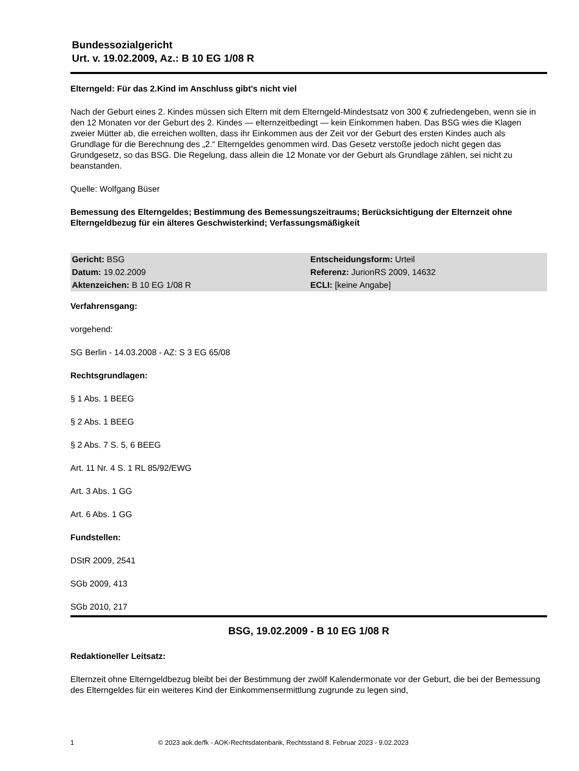Bundessozialgericht
Urt. v. 19.02.2009, Az.: B 10 EG 1/08 R
Elterngeld: Für das 2.Kind im Anschluss gibt's nicht viel
Nach der Geburt eines 2. Kindes müssen sich Eltern mit dem Elterngeld-Mindestsatz von 300 € zufriedengeben, wenn sie in den 12 Monaten vor der Geburt des 2. Kindes — elternzeitbedingt — kein Einkommen haben. Das BSG wies die Klagen zweier Mütter ab, die erreichen wollten, dass ihr Einkommen aus der Zeit vor der Geburt des ersten Kindes auch als Grundlage für die Berechnung des „2.“ Elterngeldes genommen wird. Das Gesetz verstoße jedoch nicht gegen das Grundgesetz, so das BSG. Die Regelung, dass allein die 12 Monate vor der Geburt als Grundlage zählen, sei nicht zu beanstanden.
Quelle: Wolfgang Büser
Bemessung des Elterngeldes; Bestimmung des Bemessungszeitraums; Berücksichtigung der Elternzeit ohne Elterngeldbezug für ein älteres Geschwisterkind; Verfassungsmäßigkeit
| Gericht: BSG | Entscheidungsform: Urteil |
| Datum: 19.02.2009 | Referenz: JurionRS 2009, 14632 |
| Aktenzeichen: B 10 EG 1/08 R | ECLI: [keine Angabe] |
Verfahrensgang:
vorgehend:
SG Berlin - 14.03.2008 - AZ: S 3 EG 65/08
Rechtsgrundlagen:
§ 1 Abs. 1 BEEG
§ 2 Abs. 1 BEEG
§ 2 Abs. 7 S. 5, 6 BEEG
Art. 11 Nr. 4 S. 1 RL 85/92/EWG
Art. 3 Abs. 1 GG
Art. 6 Abs. 1 GG
Fundstellen:
DStR 2009, 2541
SGb 2009, 413
SGb 2010, 217
BSG, 19.02.2009 - B 10 EG 1/08 R
Redaktioneller Leitsatz:
Elternzeit ohne Elterngeldbezug bleibt bei der Bestimmung der zwölf Kalendermonate vor der Geburt, die bei der Bemessung des Elterngeldes für ein weiteres Kind der Einkommensermittlung zugrunde zu legen sind,
1 © 2023 aok.de/fk - AOK-Rechtsdatenbank, Rechtsstand 8. Februar 2023 - 9.02.2023